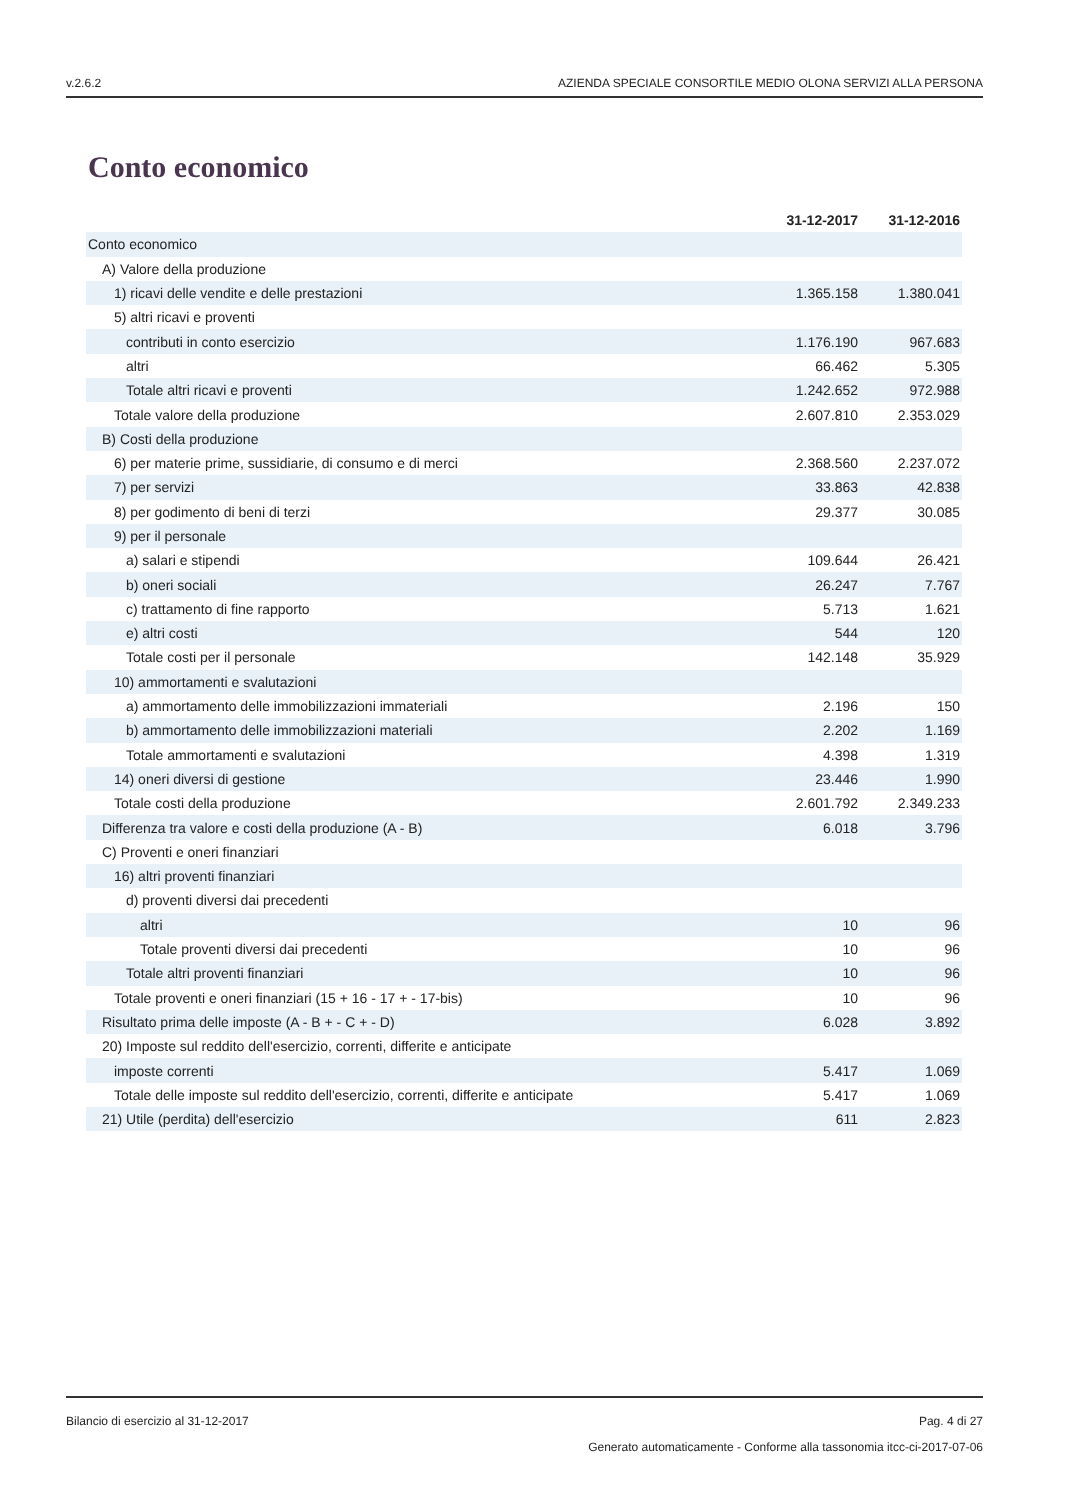v.2.6.2 AZIENDA SPECIALE CONSORTILE MEDIO OLONA SERVIZI ALLA PERSONA
Conto economico
| | 31-12-2017 | 31-12-2016 |
| --- | --- | --- |
| Conto economico | | |
| A) Valore della produzione | | |
| 1) ricavi delle vendite e delle prestazioni | 1.365.158 | 1.380.041 |
| 5) altri ricavi e proventi | | |
| contributi in conto esercizio | 1.176.190 | 967.683 |
| altri | 66.462 | 5.305 |
| Totale altri ricavi e proventi | 1.242.652 | 972.988 |
| Totale valore della produzione | 2.607.810 | 2.353.029 |
| B) Costi della produzione | | |
| 6) per materie prime, sussidiarie, di consumo e di merci | 2.368.560 | 2.237.072 |
| 7) per servizi | 33.863 | 42.838 |
| 8) per godimento di beni di terzi | 29.377 | 30.085 |
| 9) per il personale | | |
| a) salari e stipendi | 109.644 | 26.421 |
| b) oneri sociali | 26.247 | 7.767 |
| c) trattamento di fine rapporto | 5.713 | 1.621 |
| e) altri costi | 544 | 120 |
| Totale costi per il personale | 142.148 | 35.929 |
| 10) ammortamenti e svalutazioni | | |
| a) ammortamento delle immobilizzazioni immateriali | 2.196 | 150 |
| b) ammortamento delle immobilizzazioni materiali | 2.202 | 1.169 |
| Totale ammortamenti e svalutazioni | 4.398 | 1.319 |
| 14) oneri diversi di gestione | 23.446 | 1.990 |
| Totale costi della produzione | 2.601.792 | 2.349.233 |
| Differenza tra valore e costi della produzione (A - B) | 6.018 | 3.796 |
| C) Proventi e oneri finanziari | | |
| 16) altri proventi finanziari | | |
| d) proventi diversi dai precedenti | | |
| altri | 10 | 96 |
| Totale proventi diversi dai precedenti | 10 | 96 |
| Totale altri proventi finanziari | 10 | 96 |
| Totale proventi e oneri finanziari (15 + 16 - 17 + - 17-bis) | 10 | 96 |
| Risultato prima delle imposte (A - B + - C + - D) | 6.028 | 3.892 |
| 20) Imposte sul reddito dell'esercizio, correnti, differite e anticipate | | |
| imposte correnti | 5.417 | 1.069 |
| Totale delle imposte sul reddito dell'esercizio, correnti, differite e anticipate | 5.417 | 1.069 |
| 21) Utile (perdita) dell'esercizio | 611 | 2.823 |
Bilancio di esercizio al 31-12-2017 Pag. 4 di 27
Generato automaticamente - Conforme alla tassonomia itcc-ci-2017-07-06